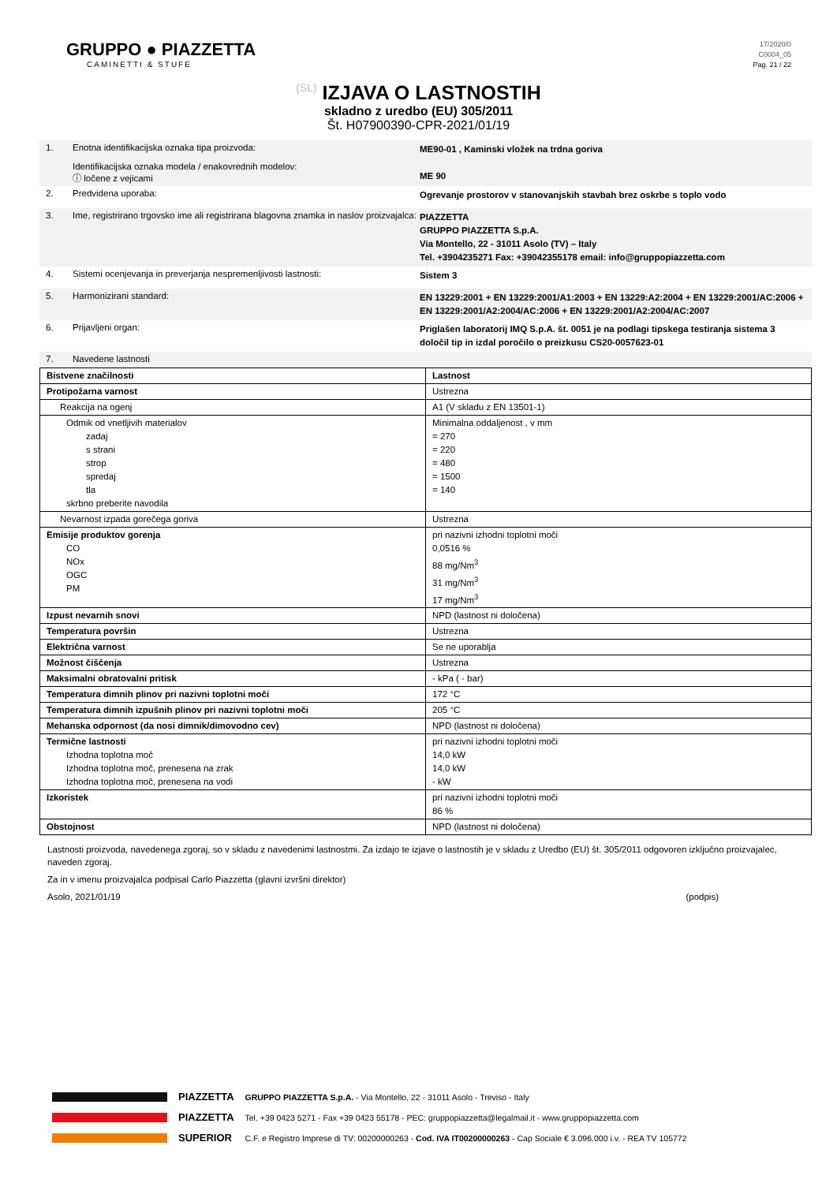GRUPPO ● PIAZZETTA
CAMINETTI & STUFE
17/2020/0
C0004_05
Pag. 21 / 22
(SL) IZJAVA O LASTNOSTIH
skladno z uredbo (EU) 305/2011
Št. H07900390-CPR-2021/01/19
1. Enotna identifikacijska oznaka tipa proizvoda:
Identifikacijska oznaka modela / enakovrednih modelov:
ⓘ ločene z vejicami
ME90-01 , Kaminski vložek na trdna goriva
ME 90
2. Predvidena uporaba:
Ogrevanje prostorov v stanovanjskih stavbah brez oskrbe s toplo vodo
3. Ime, registrirano trgovsko ime ali registrirana blagovna znamka in naslov proizvajalca:
PIAZZETTA
GRUPPO PIAZZETTA S.p.A.
Via Montello, 22 - 31011 Asolo (TV) – Italy
Tel. +3904235271 Fax: +39042355178 email: info@gruppopiazzetta.com
4. Sistemi ocenjevanja in preverjanja nespremenljivosti lastnosti:
Sistem 3
5. Harmonizirani standard:
EN 13229:2001 + EN 13229:2001/A1:2003 + EN 13229:A2:2004 + EN 13229:2001/AC:2006 + EN 13229:2001/A2:2004/AC:2006 + EN 13229:2001/A2:2004/AC:2007
6. Prijavljeni organ:
Priglašen laboratorij IMQ S.p.A. št. 0051 je na podlagi tipskega testiranja sistema 3 določil tip in izdal poročilo o preizkusu CS20-0057623-01
7. Navedene lastnosti
| Bistvene značilnosti | Lastnost |
| Protipožarna varnost | Ustrezna |
| Reakcija na ogenj | A1 (V skladu z EN 13501-1) |
| Odmik od vnetljivih materialov zadaj s strani strop spredaj tla skrbno preberite navodila | Minimalna oddaljenost , v mm = 270 = 220 = 480 = 1500 = 140 |
| Nevarnost izpada gorečega goriva | Ustrezna |
| Emisije produktov gorenja CO NOx OGC PM | pri nazivni izhodni toplotni moči 0,0516 % 88 mg/Nm<sup>3</sup> 31 mg/Nm<sup>3</sup> 17 mg/Nm<sup>3</sup> |
| Izpust nevarnih snovi | NPD (lastnost ni določena) |
| Temperatura površin | Ustrezna |
| Električna varnost | Se ne uporablja |
| Možnost čiščenja | Ustrezna |
| Maksimalni obratovalni pritisk | - kPa ( - bar) |
| Temperatura dimnih plinov pri nazivni toplotni moči | 172 °C |
| Temperatura dimnih izpušnih plinov pri nazivni toplotni moči | 205 °C |
| Mehanska odpornost (da nosi dimnik/dimovodno cev) | NPD (lastnost ni določena) |
| Termične lastnosti Izhodna toplotna moč Izhodna toplotna moč, prenesena na zrak Izhodna toplotna moč, prenesena na vodi | pri nazivni izhodni toplotni moči 14,0 kW 14,0 kW - kW |
| Izkoristek | pri nazivni izhodni toplotni moči 86 % |
| Obstojnost | NPD (lastnost ni določena) |
Lastnosti proizvoda, navedenega zgoraj, so v skladu z navedenimi lastnostmi. Za izdajo te izjave o lastnostih je v skladu z Uredbo (EU) št. 305/2011 odgovoren izključno proizvajalec, naveden zgoraj.
Za in v imenu proizvajalca podpisal Carlo Piazzetta (glavni izvršni direktor)
Asolo, 2021/01/19 (podpis)
PIAZZETTA
PIAZZETTA
SUPERIOR
GRUPPO PIAZZETTA S.p.A. - Via Montello, 22 - 31011 Asolo - Treviso - Italy
Tel. +39 0423 5271 - Fax +39 0423 55178 - PEC: gruppopiazzetta@legalmail.it - www.gruppopiazzetta.com
C.F. e Registro Imprese di TV: 00200000263 - Cod. IVA IT00200000263 - Cap Sociale € 3.096.000 i.v. - REA TV 105772